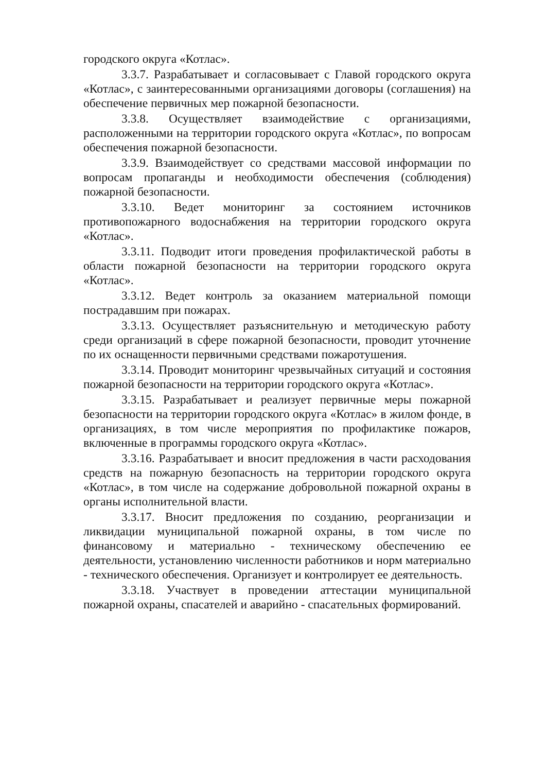городского округа «Котлас».
3.3.7. Разрабатывает и согласовывает с Главой городского округа «Котлас», с заинтересованными организациями договоры (соглашения) на обеспечение первичных мер пожарной безопасности.
3.3.8. Осуществляет взаимодействие с организациями, расположенными на территории городского округа «Котлас», по вопросам обеспечения пожарной безопасности.
3.3.9. Взаимодействует со средствами массовой информации по вопросам пропаганды и необходимости обеспечения (соблюдения) пожарной безопасности.
3.3.10. Ведет мониторинг за состоянием источников противопожарного водоснабжения на территории городского округа «Котлас».
3.3.11. Подводит итоги проведения профилактической работы в области пожарной безопасности на территории городского округа «Котлас».
3.3.12. Ведет контроль за оказанием материальной помощи пострадавшим при пожарах.
3.3.13. Осуществляет разъяснительную и методическую работу среди организаций в сфере пожарной безопасности, проводит уточнение по их оснащенности первичными средствами пожаротушения.
3.3.14. Проводит мониторинг чрезвычайных ситуаций и состояния пожарной безопасности на территории городского округа «Котлас».
3.3.15. Разрабатывает и реализует первичные меры пожарной безопасности на территории городского округа «Котлас» в жилом фонде, в организациях, в том числе мероприятия по профилактике пожаров, включенные в программы городского округа «Котлас».
3.3.16. Разрабатывает и вносит предложения в части расходования средств на пожарную безопасность на территории городского округа «Котлас», в том числе на содержание добровольной пожарной охраны в органы исполнительной власти.
3.3.17. Вносит предложения по созданию, реорганизации и ликвидации муниципальной пожарной охраны, в том числе по финансовому и материально - техническому обеспечению ее деятельности, установлению численности работников и норм материально - технического обеспечения. Организует и контролирует ее деятельность.
3.3.18. Участвует в проведении аттестации муниципальной пожарной охраны, спасателей и аварийно - спасательных формирований.